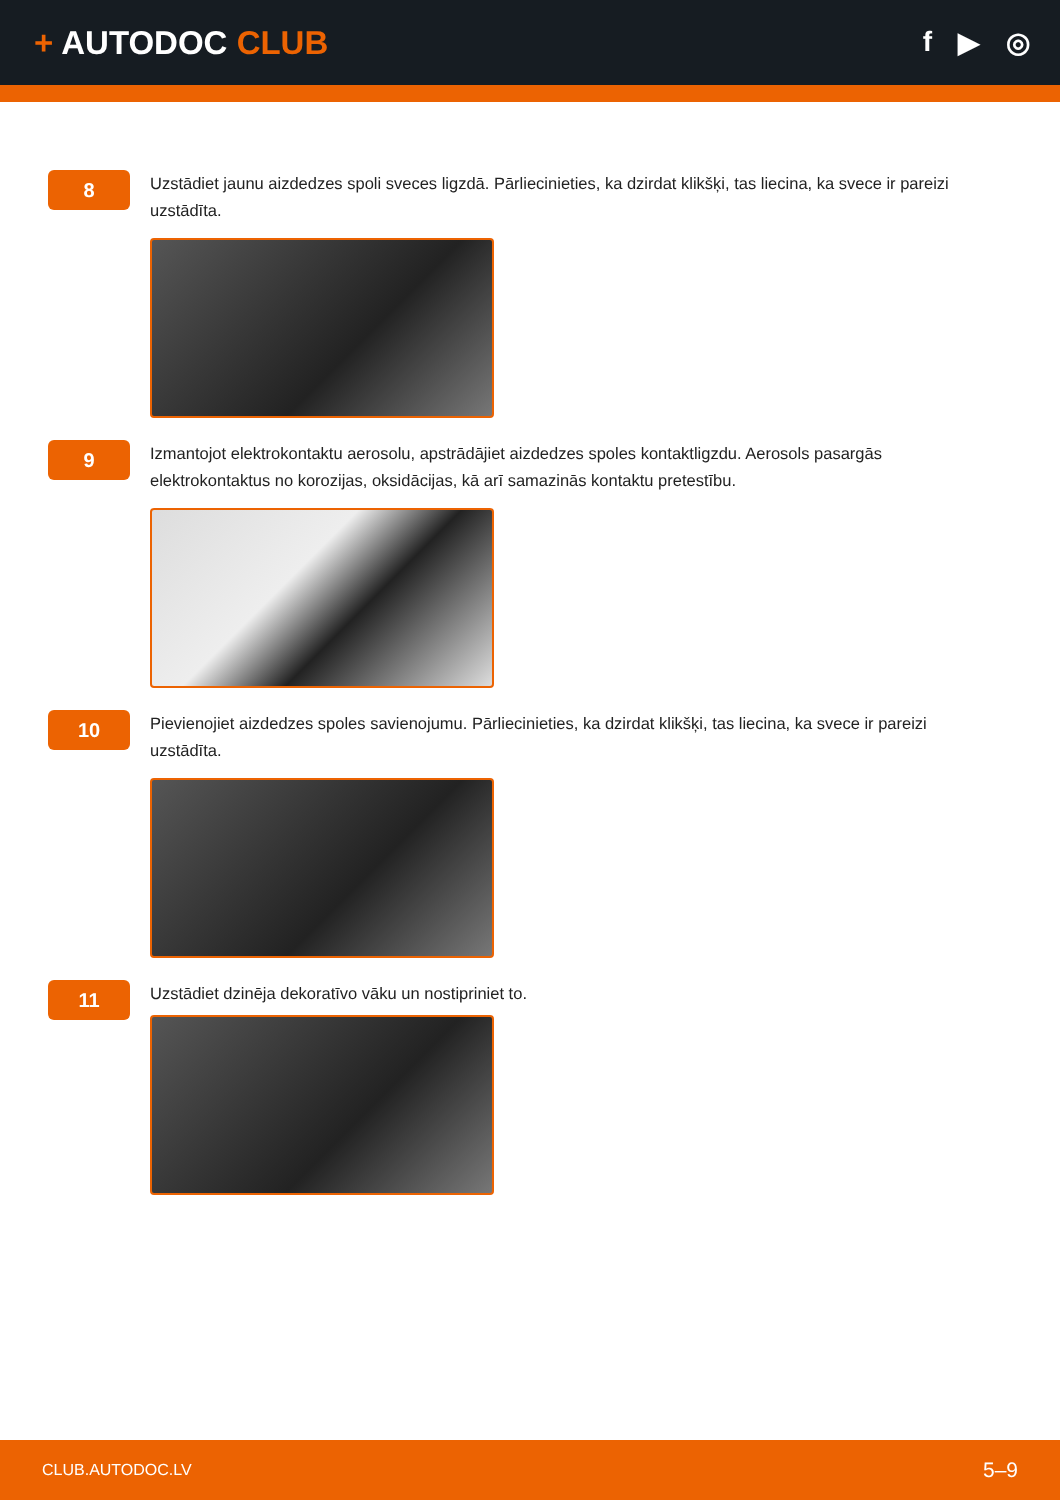+ AUTODOC CLUB
f ▶ ◎
8
Uzstādiet jaunu aizdedzes spoli sveces ligzdā. Pārliecinieties, ka dzirdat klikšķi, tas liecina, ka svece ir pareizi uzstādīta.
9
Izmantojot elektrokontaktu aerosolu, apstrādājiet aizdedzes spoles kontaktligzdu. Aerosols pasargās elektrokontaktus no korozijas, oksidācijas, kā arī samazinās kontaktu pretestību.
10
Pievienojiet aizdedzes spoles savienojumu. Pārliecinieties, ka dzirdat klikšķi, tas liecina, ka svece ir pareizi uzstādīta.
11
Uzstādiet dzinēja dekoratīvo vāku un nostipriniet to.
CLUB.AUTODOC.LV 5–9